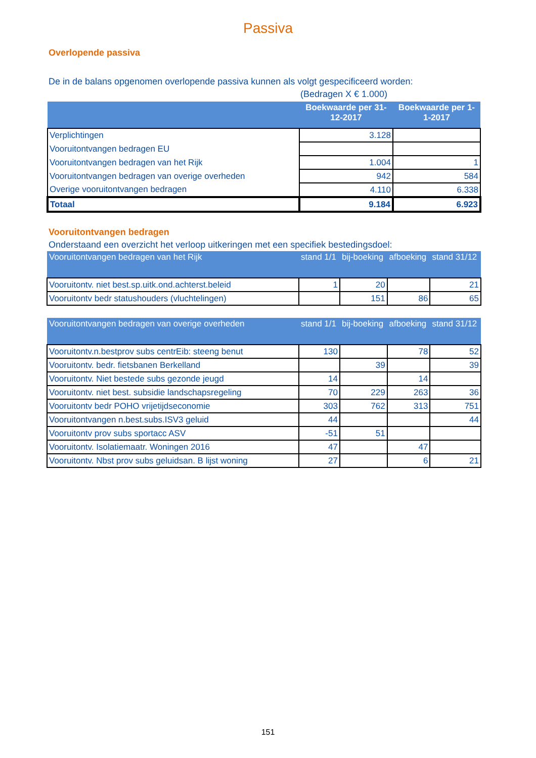Passiva
Overlopende passiva
De in de balans opgenomen overlopende passiva kunnen als volgt gespecificeerd worden:
(Bedragen X € 1.000)
| | Boekwaarde per 31-12-2017 | Boekwaarde per 1-1-2017 |
| --- | --- | --- |
| Verplichtingen | 3.128 | |
| Vooruitontvangen bedragen EU | | |
| Vooruitontvangen bedragen van het Rijk | 1.004 | 1 |
| Vooruitontvangen bedragen van overige overheden | 942 | 584 |
| Overige vooruitontvangen bedragen | 4.110 | 6.338 |
| Totaal | 9.184 | 6.923 |
Vooruitontvangen bedragen
Onderstaand een overzicht het verloop uitkeringen met een specifiek bestedingsdoel:
| Vooruitontvangen bedragen van het Rijk | stand 1/1 | bij-boeking | afboeking | stand 31/12 |
| --- | --- | --- | --- | --- |
| Vooruitontv. niet best.sp.uitk.ond.achterst.beleid | 1 | 20 | | 21 |
| Vooruitontv bedr statushouders (vluchtelingen) | | 151 | 86 | 65 |
| Vooruitontvangen bedragen van overige overheden | stand 1/1 | bij-boeking | afboeking | stand 31/12 |
| --- | --- | --- | --- | --- |
| Vooruitontv.n.bestprov subs centrEib: steeng benut | 130 | | 78 | 52 |
| Vooruitontv. bedr. fietsbanen Berkelland | | 39 | | 39 |
| Vooruitontv. Niet bestede subs gezonde jeugd | 14 | | 14 | |
| Vooruitontv. niet best. subsidie landschapsregeling | 70 | 229 | 263 | 36 |
| Vooruitontv bedr POHO vrijetijdseconomie | 303 | 762 | 313 | 751 |
| Vooruitontvangen n.best.subs.ISV3 geluid | 44 | | | 44 |
| Vooruitontv prov subs sportacc ASV | -51 | 51 | | |
| Vooruitontv. Isolatiemaatr. Woningen 2016 | 47 | | 47 | |
| Vooruitontv. Nbst prov subs geluidsan. B lijst woning | 27 | | 6 | 21 |
151